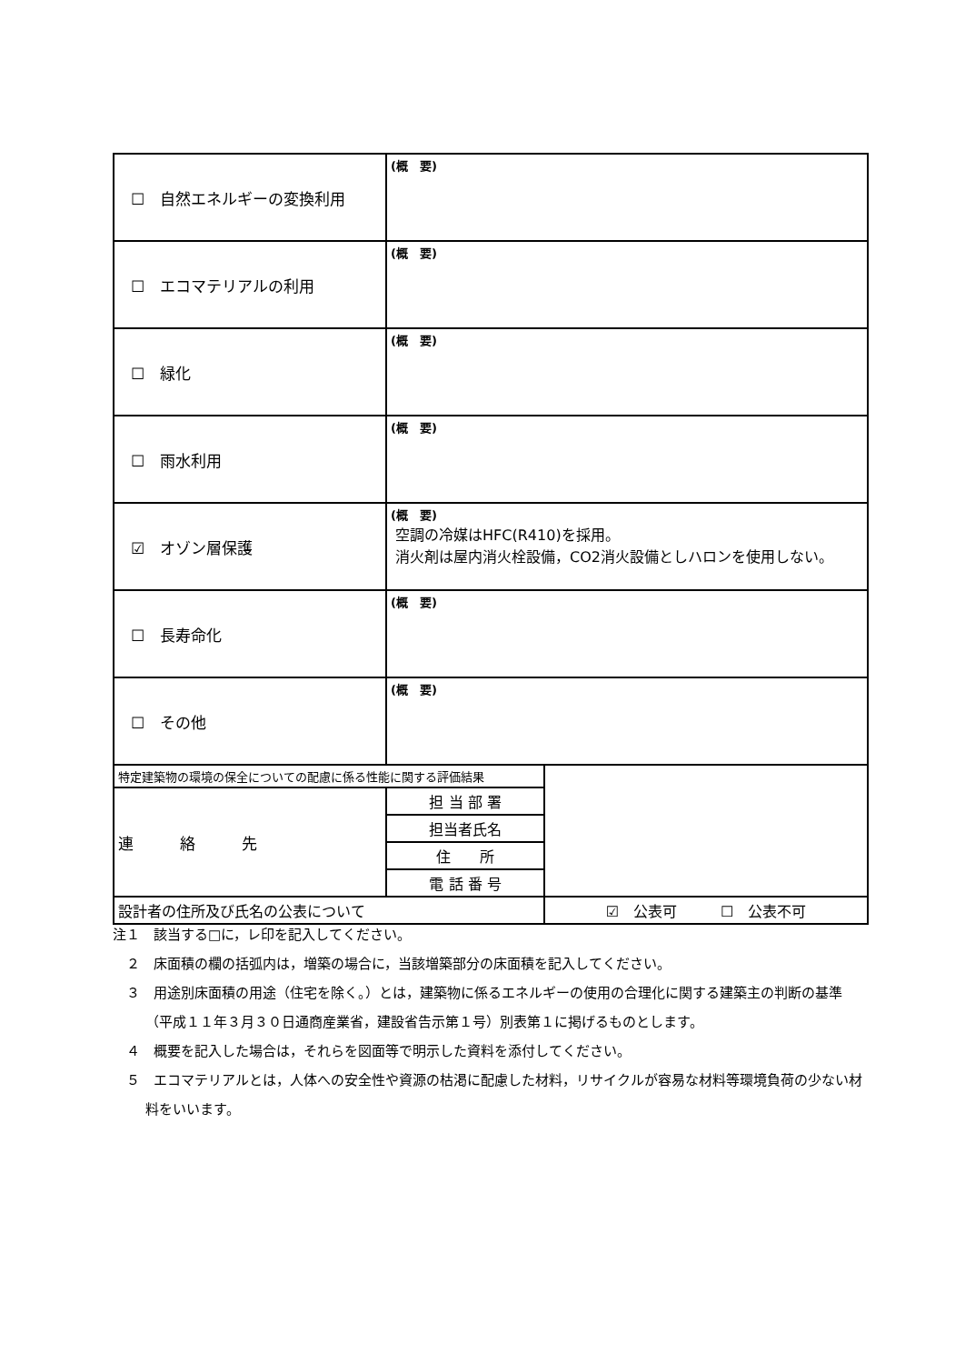| ☐ 自然エネルギーの変換利用 | (概 要) | |
| ☐ エコマテリアルの利用 | (概 要) | |
| ☐ 緑化 | (概 要) | |
| ☐ 雨水利用 | (概 要) | |
| ☑ オゾン層保護 | (概 要) 空調の冷媒はHFC(R410)を採用。 消火剤は屋内消火栓設備，CO2消火設備としハロンを使用しない。 | |
| ☐ 長寿命化 | (概 要) | |
| ☐ その他 | (概 要) | |
| 特定建築物の環境の保全についての配慮に係る性能に関する評価結果 | | |
| 連 絡 先 | 担 当 部 署 | |
| | 担当者氏名 | |
| | 住 所 | |
| | 電 話 番 号 | |
| 設計者の住所及び氏名の公表について | | ☑ 公表可 ☐ 公表不可 |
注１　該当する□に，レ印を記入してください。
　２　床面積の欄の括弧内は，増築の場合に，当該増築部分の床面積を記入してください。
　３　用途別床面積の用途（住宅を除く。）とは，建築物に係るエネルギーの使用の合理化に関する建築主の判断の基準（平成１１年３月３０日通商産業省，建設省告示第１号）別表第１に掲げるものとします。
　４　概要を記入した場合は，それらを図面等で明示した資料を添付してください。
　５　エコマテリアルとは，人体への安全性や資源の枯渇に配慮した材料，リサイクルが容易な材料等環境負荷の少ない材料をいいます。